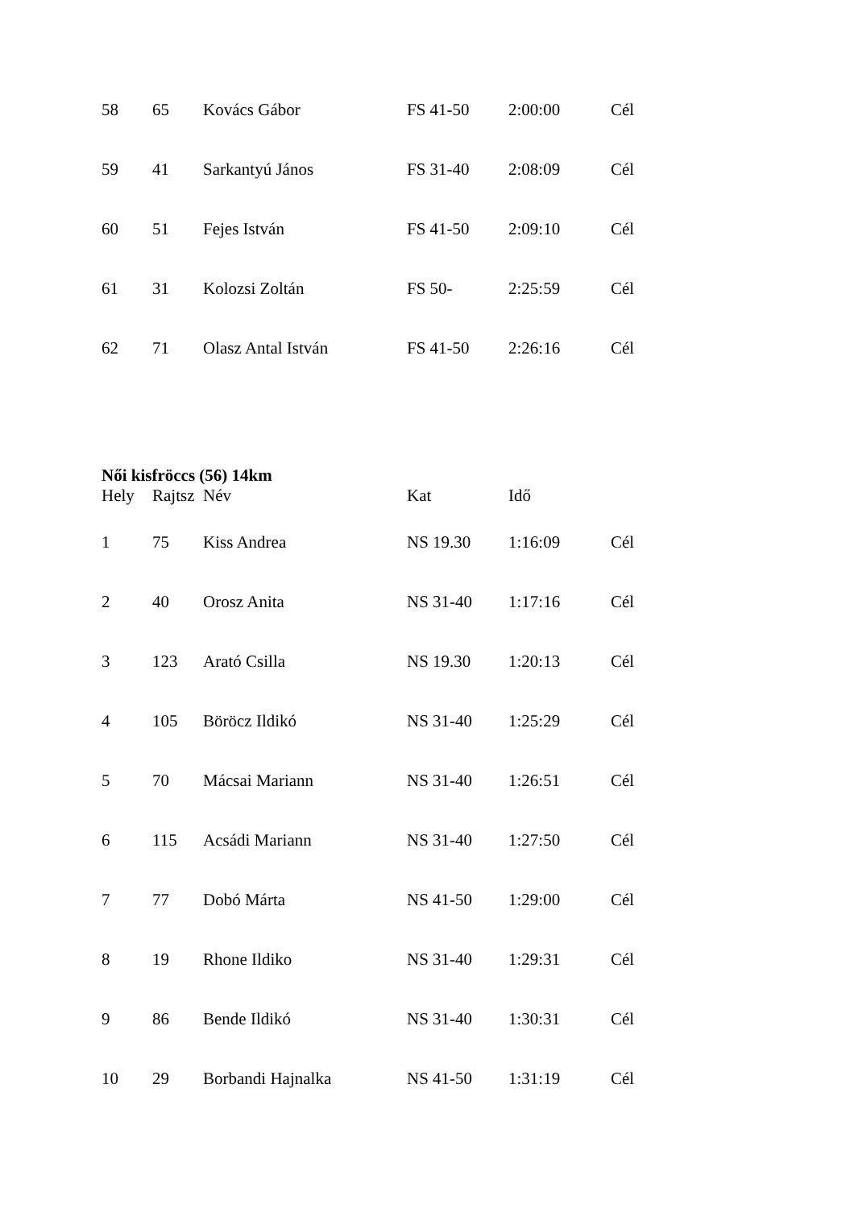| 58 | 65 | Kovács Gábor | FS 41-50 | 2:00:00 | Cél |
| 59 | 41 | Sarkantyú János | FS 31-40 | 2:08:09 | Cél |
| 60 | 51 | Fejes István | FS 41-50 | 2:09:10 | Cél |
| 61 | 31 | Kolozsi Zoltán | FS 50- | 2:25:59 | Cél |
| 62 | 71 | Olasz Antal István | FS 41-50 | 2:26:16 | Cél |
Női kisfröccs (56) 14km
| Hely | Rajtsz | Név | Kat | Idő | |
| --- | --- | --- | --- | --- | --- |
| 1 | 75 | Kiss Andrea | NS 19.30 | 1:16:09 | Cél |
| 2 | 40 | Orosz Anita | NS 31-40 | 1:17:16 | Cél |
| 3 | 123 | Arató Csilla | NS 19.30 | 1:20:13 | Cél |
| 4 | 105 | Böröcz Ildikó | NS 31-40 | 1:25:29 | Cél |
| 5 | 70 | Mácsai Mariann | NS 31-40 | 1:26:51 | Cél |
| 6 | 115 | Acsádi Mariann | NS 31-40 | 1:27:50 | Cél |
| 7 | 77 | Dobó Márta | NS 41-50 | 1:29:00 | Cél |
| 8 | 19 | Rhone Ildiko | NS 31-40 | 1:29:31 | Cél |
| 9 | 86 | Bende Ildikó | NS 31-40 | 1:30:31 | Cél |
| 10 | 29 | Borbandi Hajnalka | NS 41-50 | 1:31:19 | Cél |